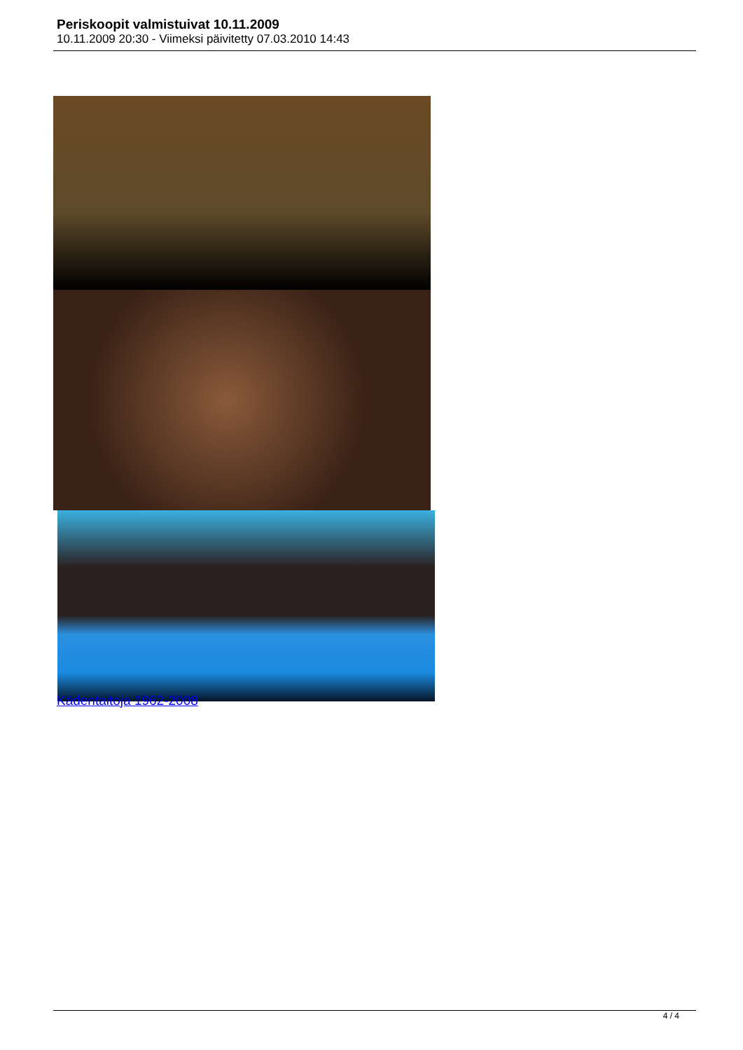Periskoopit valmistuivat 10.11.2009
10.11.2009 20:30 - Viimeksi päivitetty 07.03.2010 14:43
Kädentaitoja 1962-2008
4 / 4